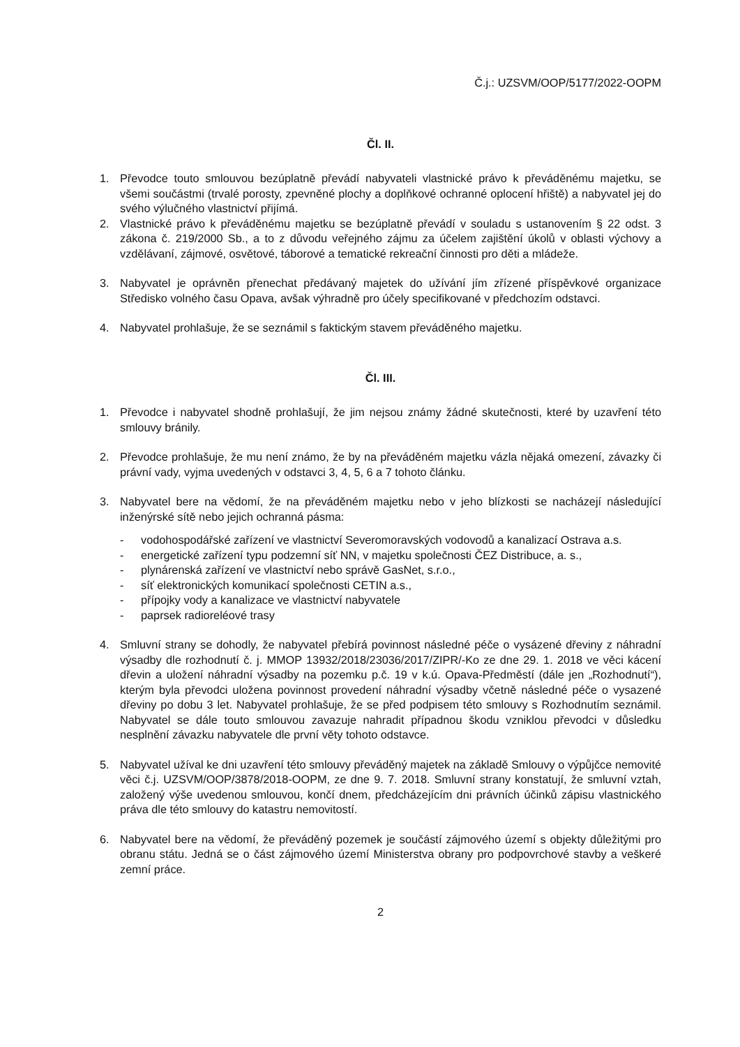Č.j.: UZSVM/OOP/5177/2022-OOPM
Čl. II.
1. Převodce touto smlouvou bezúplatně převádí nabyvateli vlastnické právo k převáděnému majetku, se všemi součástmi (trvalé porosty, zpevněné plochy a doplňkové ochranné oplocení hřiště) a nabyvatel jej do svého výlučného vlastnictví přijímá.
2. Vlastnické právo k převáděnému majetku se bezúplatně převádí v souladu s ustanovením § 22 odst. 3 zákona č. 219/2000 Sb., a to z důvodu veřejného zájmu za účelem zajištění úkolů v oblasti výchovy a vzdělávaní, zájmové, osvětové, táborové a tematické rekreační činnosti pro děti a mládeže.
3. Nabyvatel je oprávněn přenechat předávaný majetek do užívání jím zřízené příspěvkové organizace Středisko volného času Opava, avšak výhradně pro účely specifikované v předchozím odstavci.
4. Nabyvatel prohlašuje, že se seznámil s faktickým stavem převáděného majetku.
Čl. III.
1. Převodce i nabyvatel shodně prohlašují, že jim nejsou známy žádné skutečnosti, které by uzavření této smlouvy bránily.
2. Převodce prohlašuje, že mu není známo, že by na převáděném majetku vázla nějaká omezení, závazky či právní vady, vyjma uvedených v odstavci 3, 4, 5, 6 a 7 tohoto článku.
3. Nabyvatel bere na vědomí, že na převáděném majetku nebo v jeho blízkosti se nacházejí následující inženýrské sítě nebo jejich ochranná pásma:
- vodohospodářské zařízení ve vlastnictví Severomoravských vodovodů a kanalizací Ostrava a.s.
- energetické zařízení typu podzemní síť NN, v majetku společnosti ČEZ Distribuce, a. s.,
- plynárenská zařízení ve vlastnictví nebo správě GasNet, s.r.o.,
- síť elektronických komunikací společnosti CETIN a.s.,
- přípojky vody a kanalizace ve vlastnictví nabyvatele
- paprsek radioreléové trasy
4. Smluvní strany se dohodly, že nabyvatel přebírá povinnost následné péče o vysázené dřeviny z náhradní výsadby dle rozhodnutí č. j. MMOP 13932/2018/23036/2017/ZIPR/-Ko ze dne 29. 1. 2018 ve věci kácení dřevin a uložení náhradní výsadby na pozemku p.č. 19 v k.ú. Opava-Předměstí (dále jen „Rozhodnutí“), kterým byla převodci uložena povinnost provedení náhradní výsadby včetně následné péče o vysazené dřeviny po dobu 3 let. Nabyvatel prohlašuje, že se před podpisem této smlouvy s Rozhodnutím seznámil. Nabyvatel se dále touto smlouvou zavazuje nahradit případnou škodu vzniklou převodci v důsledku nesplnění závazku nabyvatele dle první věty tohoto odstavce.
5. Nabyvatel užíval ke dni uzavření této smlouvy převáděný majetek na základě Smlouvy o výpůjčce nemovité věci č.j. UZSVM/OOP/3878/2018-OOPM, ze dne 9. 7. 2018. Smluvní strany konstatují, že smluvní vztah, založený výše uvedenou smlouvou, končí dnem, předcházejícím dni právních účinků zápisu vlastnického práva dle této smlouvy do katastru nemovitostí.
6. Nabyvatel bere na vědomí, že převáděný pozemek je součástí zájmového území s objekty důležitými pro obranu státu. Jedná se o část zájmového území Ministerstva obrany pro podpovrchové stavby a veškeré zemní práce.
2